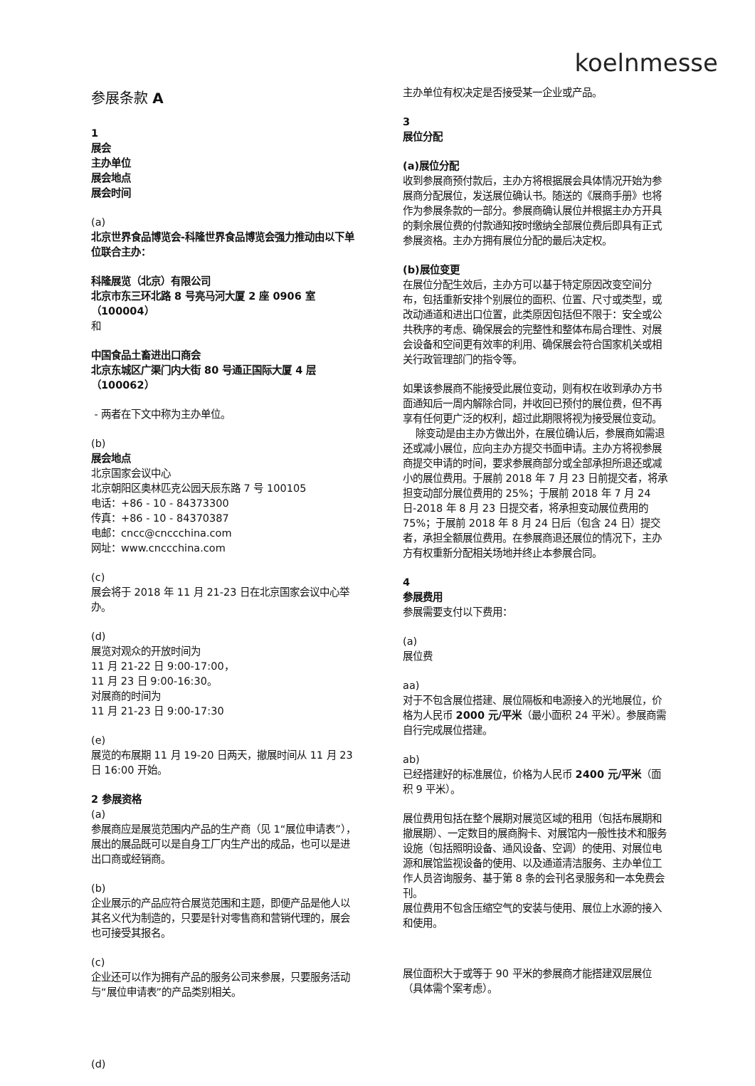koelnmesse
参展条款 A
1
展会
主办单位
展会地点
展会时间
(a)
北京世界食品博览会-科隆世界食品博览会强力推动由以下单位联合主办：
科隆展览（北京）有限公司
北京市东三环北路 8 号亮马河大厦 2 座 0906 室（100004）
和
中国食品土畜进出口商会
北京东城区广渠门内大街 80 号通正国际大厦 4 层（100062）
- 两者在下文中称为主办单位。
(b)
展会地点
北京国家会议中心
北京朝阳区奥林匹克公园天辰东路 7 号 100105
电话：+86 - 10 - 84373300
传真：+86 - 10 - 84370387
电邮：cncc@cnccchina.com
网址：www.cnccchina.com
(c)
展会将于 2018 年 11 月 21-23 日在北京国家会议中心举办。
(d)
展览对观众的开放时间为
11 月 21-22 日 9:00-17:00，
11 月 23 日 9:00-16:30。
对展商的时间为
11 月 21-23 日 9:00-17:30
(e)
展览的布展期 11 月 19-20 日两天，撤展时间从 11 月 23 日 16:00 开始。
2 参展资格
(a)
参展商应是展览范围内产品的生产商（见 1“展位申请表”），展出的展品既可以是自身工厂内生产出的成品，也可以是进出口商或经销商。
(b)
企业展示的产品应符合展览范围和主题，即便产品是他人以其名义代为制造的，只要是针对零售商和营销代理的，展会也可接受其报名。
(c)
企业还可以作为拥有产品的服务公司来参展，只要服务活动与“展位申请表”的产品类别相关。
(d)
主办单位有权决定是否接受某一企业或产品。
3
展位分配
(a)展位分配
收到参展商预付款后，主办方将根据展会具体情况开始为参展商分配展位，发送展位确认书。随送的《展商手册》也将作为参展条款的一部分。参展商确认展位并根据主办方开具的剩余展位费的付款通知按时缴纳全部展位费后即具有正式参展资格。主办方拥有展位分配的最后决定权。
(b)展位变更
在展位分配生效后，主办方可以基于特定原因改变空间分布，包括重新安排个别展位的面积、位置、尺寸或类型，或改动通道和进出口位置，此类原因包括但不限于：安全或公共秩序的考虑、确保展会的完整性和整体布局合理性、对展会设备和空间更有效率的利用、确保展会符合国家机关或相关行政管理部门的指令等。
如果该参展商不能接受此展位变动，则有权在收到承办方书面通知后一周内解除合同，并收回已预付的展位费，但不再享有任何更广泛的权利，超过此期限将视为接受展位变动。
除变动是由主办方做出外，在展位确认后，参展商如需退还或减小展位，应向主办方提交书面申请。主办方将视参展商提交申请的时间，要求参展商部分或全部承担所退还或减小的展位费用。于展前 2018 年 7 月 23 日前提交者，将承担变动部分展位费用的 25%；于展前 2018 年 7 月 24 日-2018 年 8 月 23 日提交者，将承担变动展位费用的 75%；于展前 2018 年 8 月 24 日后（包含 24 日）提交者，承担全额展位费用。在参展商退还展位的情况下，主办方有权重新分配相关场地并终止本参展合同。
4
参展费用
参展需要支付以下费用：
(a)
展位费
aa)
对于不包含展位搭建、展位隔板和电源接入的光地展位，价格为人民币 2000 元/平米（最小面积 24 平米）。参展商需自行完成展位搭建。
ab)
已经搭建好的标准展位，价格为人民币 2400 元/平米（面积 9 平米）。
展位费用包括在整个展期对展览区域的租用（包括布展期和撤展期）、一定数目的展商胸卡、对展馆内一般性技术和服务设施（包括照明设备、通风设备、空调）的使用、对展位电源和展馆监视设备的使用、以及通道清洁服务、主办单位工作人员咨询服务、基于第 8 条的会刊名录服务和一本免费会刊。
展位费用不包含压缩空气的安装与使用、展位上水源的接入和使用。
展位面积大于或等于 90 平米的参展商才能搭建双层展位（具体需个案考虑）。